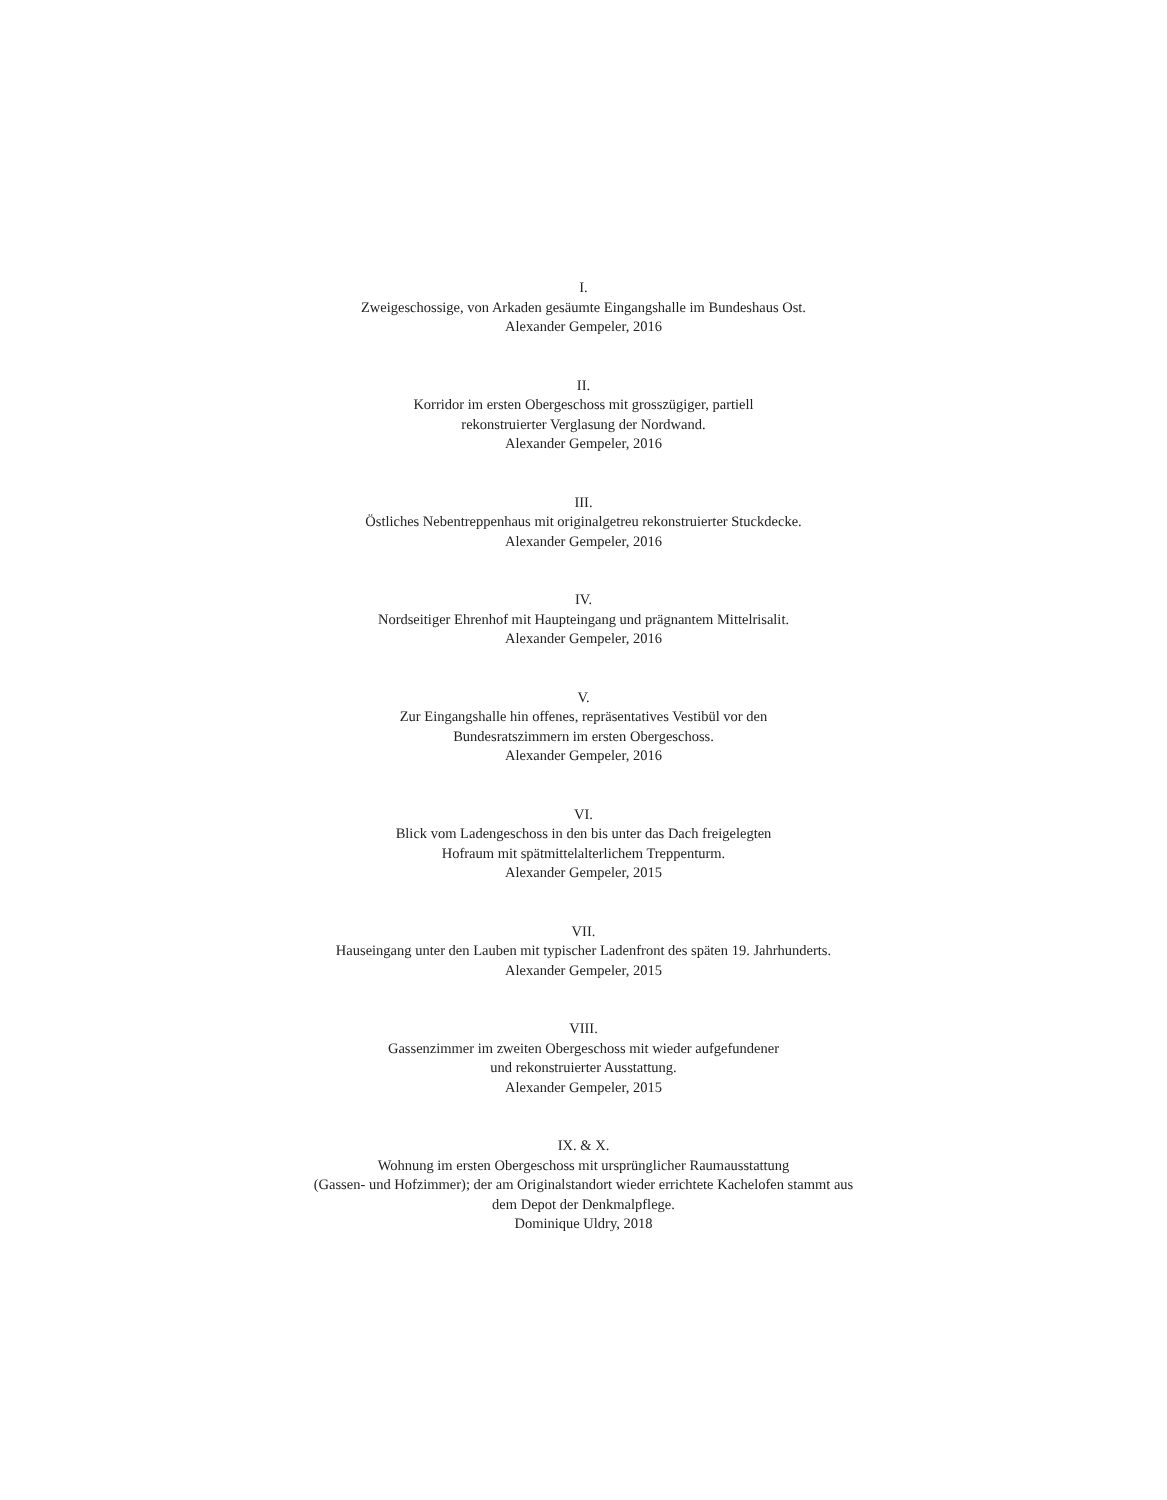I.
Zweigeschossige, von Arkaden gesäumte Eingangshalle im Bundeshaus Ost.
Alexander Gempeler, 2016
II.
Korridor im ersten Obergeschoss mit grosszügiger, partiell
rekonstruierter Verglasung der Nordwand.
Alexander Gempeler, 2016
III.
Östliches Nebentreppenhaus mit originalgetreu rekonstruierter Stuckdecke.
Alexander Gempeler, 2016
IV.
Nordseitiger Ehrenhof mit Haupteingang und prägnantem Mittelrisalit.
Alexander Gempeler, 2016
V.
Zur Eingangshalle hin offenes, repräsentatives Vestibül vor den
Bundesratszimmern im ersten Obergeschoss.
Alexander Gempeler, 2016
VI.
Blick vom Ladengeschoss in den bis unter das Dach freigelegten
Hofraum mit spätmittelalterlichem Treppenturm.
Alexander Gempeler, 2015
VII.
Hauseingang unter den Lauben mit typischer Ladenfront des späten 19. Jahrhunderts.
Alexander Gempeler, 2015
VIII.
Gassenzimmer im zweiten Obergeschoss mit wieder aufgefundener
und rekonstruierter Ausstattung.
Alexander Gempeler, 2015
IX. & X.
Wohnung im ersten Obergeschoss mit ursprünglicher Raumausstattung
(Gassen- und Hofzimmer); der am Originalstandort wieder errichtete Kachelofen stammt aus
dem Depot der Denkmalpflege.
Dominique Uldry, 2018